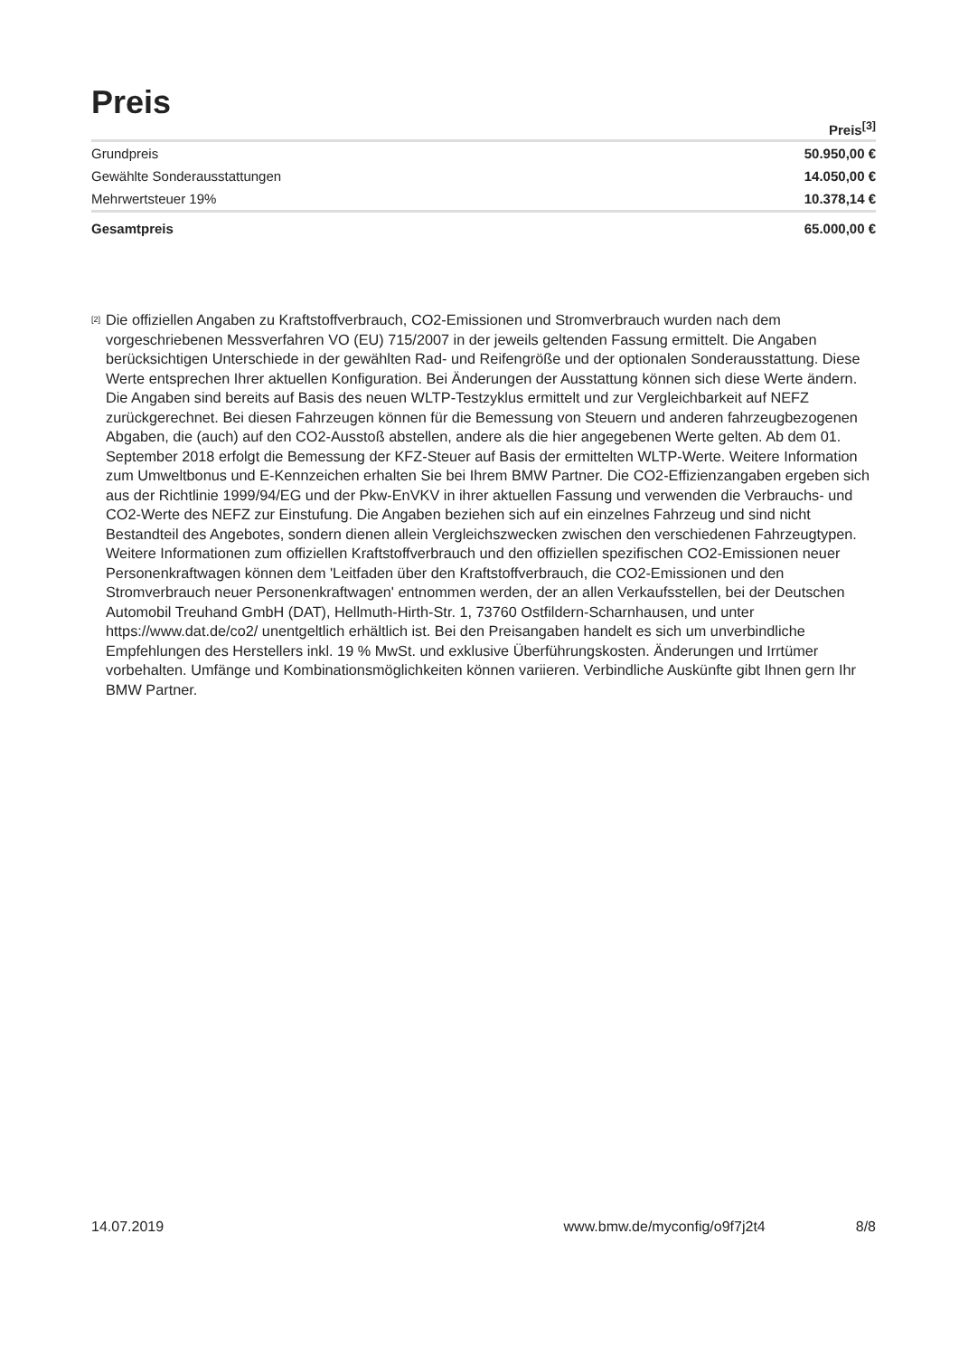Preis
| | Preis<sup>[3]</sup> |
| --- | --- |
| Grundpreis | 50.950,00 € |
| Gewählte Sonderausstattungen | 14.050,00 € |
| Mehrwertsteuer 19% | 10.378,14 € |
| Gesamtpreis | 65.000,00 € |
<sup>[2]</sup>
Die offiziellen Angaben zu Kraftstoffverbrauch, CO2-Emissionen und Stromverbrauch wurden nach dem vorgeschriebenen Messverfahren VO (EU) 715/2007 in der jeweils geltenden Fassung ermittelt. Die Angaben berücksichtigen Unterschiede in der gewählten Rad- und Reifengröße und der optionalen Sonderausstattung. Diese Werte entsprechen Ihrer aktuellen Konfiguration. Bei Änderungen der Ausstattung können sich diese Werte ändern. Die Angaben sind bereits auf Basis des neuen WLTP-Testzyklus ermittelt und zur Vergleichbarkeit auf NEFZ zurückgerechnet. Bei diesen Fahrzeugen können für die Bemessung von Steuern und anderen fahrzeugbezogenen Abgaben, die (auch) auf den CO2-Ausstoß abstellen, andere als die hier angegebenen Werte gelten. Ab dem 01. September 2018 erfolgt die Bemessung der KFZ-Steuer auf Basis der ermittelten WLTP-Werte. Weitere Information zum Umweltbonus und E-Kennzeichen erhalten Sie bei Ihrem BMW Partner. Die CO2-Effizienzangaben ergeben sich aus der Richtlinie 1999/94/EG und der Pkw-EnVKV in ihrer aktuellen Fassung und verwenden die Verbrauchs- und CO2-Werte des NEFZ zur Einstufung. Die Angaben beziehen sich auf ein einzelnes Fahrzeug und sind nicht Bestandteil des Angebotes, sondern dienen allein Vergleichszwecken zwischen den verschiedenen Fahrzeugtypen. Weitere Informationen zum offiziellen Kraftstoffverbrauch und den offiziellen spezifischen CO2-Emissionen neuer Personenkraftwagen können dem 'Leitfaden über den Kraftstoffverbrauch, die CO2-Emissionen und den Stromverbrauch neuer Personenkraftwagen' entnommen werden, der an allen Verkaufsstellen, bei der Deutschen Automobil Treuhand GmbH (DAT), Hellmuth-Hirth-Str. 1, 73760 Ostfildern-Scharnhausen, und unter https://www.dat.de/co2/ unentgeltlich erhältlich ist. Bei den Preisangaben handelt es sich um unverbindliche Empfehlungen des Herstellers inkl. 19 % MwSt. und exklusive Überführungskosten. Änderungen und Irrtümer vorbehalten. Umfänge und Kombinationsmöglichkeiten können variieren. Verbindliche Auskünfte gibt Ihnen gern Ihr BMW Partner.
14.07.2019 www.bmw.de/myconfig/o9f7j2t4 8/8